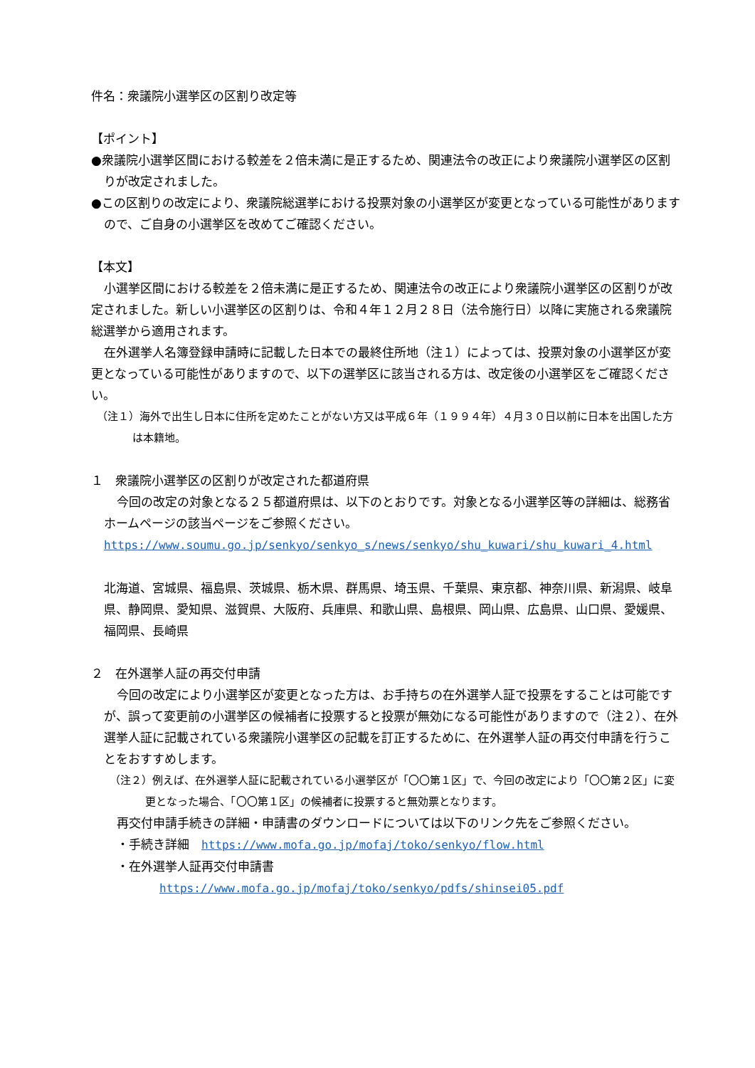件名：衆議院小選挙区の区割り改定等
【ポイント】
●衆議院小選挙区間における較差を２倍未満に是正するため、関連法令の改正により衆議院小選挙区の区割りが改定されました。
●この区割りの改定により、衆議院総選挙における投票対象の小選挙区が変更となっている可能性がありますので、ご自身の小選挙区を改めてご確認ください。
【本文】
小選挙区間における較差を２倍未満に是正するため、関連法令の改正により衆議院小選挙区の区割りが改定されました。新しい小選挙区の区割りは、令和４年１２月２８日（法令施行日）以降に実施される衆議院総選挙から適用されます。
在外選挙人名簿登録申請時に記載した日本での最終住所地（注１）によっては、投票対象の小選挙区が変更となっている可能性がありますので、以下の選挙区に該当される方は、改定後の小選挙区をご確認ください。
（注１）海外で出生し日本に住所を定めたことがない方又は平成６年（１９９４年）４月３０日以前に日本を出国した方は本籍地。
１　衆議院小選挙区の区割りが改定された都道府県
今回の改定の対象となる２５都道府県は、以下のとおりです。対象となる小選挙区等の詳細は、総務省ホームページの該当ページをご参照ください。
https://www.soumu.go.jp/senkyo/senkyo_s/news/senkyo/shu_kuwari/shu_kuwari_4.html
北海道、宮城県、福島県、茨城県、栃木県、群馬県、埼玉県、千葉県、東京都、神奈川県、新潟県、岐阜県、静岡県、愛知県、滋賀県、大阪府、兵庫県、和歌山県、島根県、岡山県、広島県、山口県、愛媛県、福岡県、長崎県
２　在外選挙人証の再交付申請
今回の改定により小選挙区が変更となった方は、お手持ちの在外選挙人証で投票をすることは可能ですが、誤って変更前の小選挙区の候補者に投票すると投票が無効になる可能性がありますので（注２）、在外選挙人証に記載されている衆議院小選挙区の記載を訂正するために、在外選挙人証の再交付申請を行うことをおすすめします。
（注２）例えば、在外選挙人証に記載されている小選挙区が「〇〇第１区」で、今回の改定により「〇〇第２区」に変更となった場合、「〇〇第１区」の候補者に投票すると無効票となります。
再交付申請手続きの詳細・申請書のダウンロードについては以下のリンク先をご参照ください。
・手続き詳細　https://www.mofa.go.jp/mofaj/toko/senkyo/flow.html
・在外選挙人証再交付申請書
https://www.mofa.go.jp/mofaj/toko/senkyo/pdfs/shinsei05.pdf